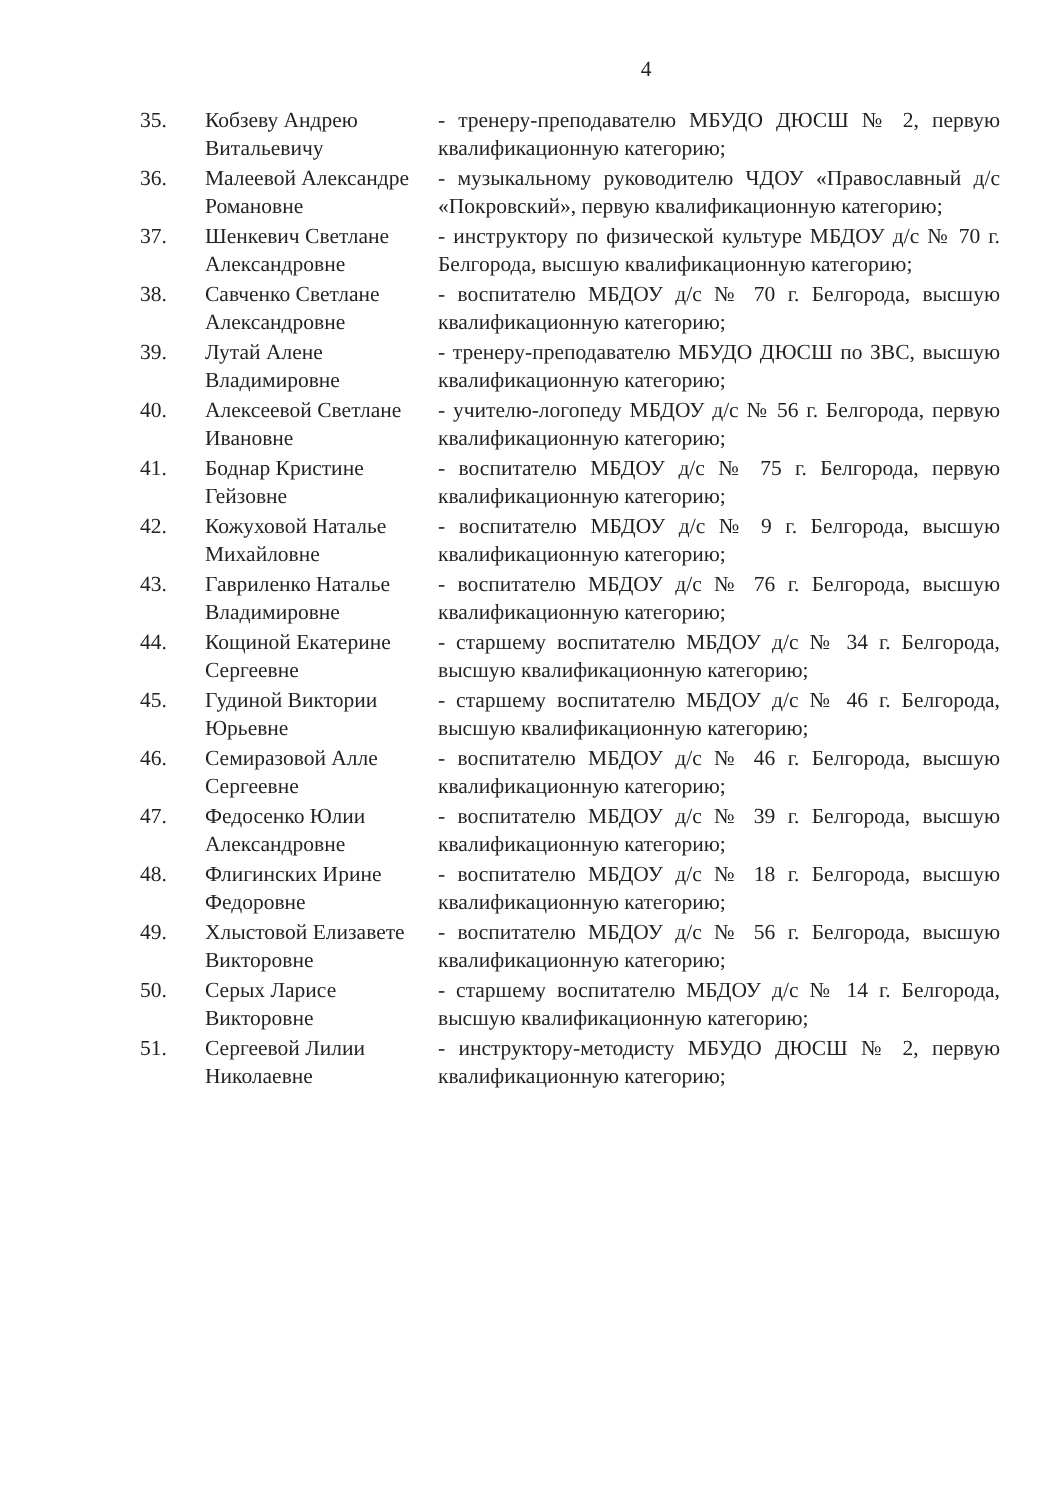4
| 35. | Кобзеву Андрею Витальевичу | - тренеру-преподавателю МБУДО ДЮСШ № 2, первую квалификационную категорию; |
| 36. | Малеевой Александре Романовне | - музыкальному руководителю ЧДОУ «Православный д/с «Покровский», первую квалификационную категорию; |
| 37. | Шенкевич Светлане Александровне | - инструктору по физической культуре МБДОУ д/с № 70 г. Белгорода, высшую квалификационную категорию; |
| 38. | Савченко Светлане Александровне | - воспитателю МБДОУ д/с № 70 г. Белгорода, высшую квалификационную категорию; |
| 39. | Лутай Алене Владимировне | - тренеру-преподавателю МБУДО ДЮСШ по ЗВС, высшую квалификационную категорию; |
| 40. | Алексеевой Светлане Ивановне | - учителю-логопеду МБДОУ д/с № 56 г. Белгорода, первую квалификационную категорию; |
| 41. | Боднар Кристине Гейзовне | - воспитателю МБДОУ д/с № 75 г. Белгорода, первую квалификационную категорию; |
| 42. | Кожуховой Наталье Михайловне | - воспитателю МБДОУ д/с № 9 г. Белгорода, высшую квалификационную категорию; |
| 43. | Гавриленко Наталье Владимировне | - воспитателю МБДОУ д/с № 76 г. Белгорода, высшую квалификационную категорию; |
| 44. | Кощиной Екатерине Сергеевне | - старшему воспитателю МБДОУ д/с № 34 г. Белгорода, высшую квалификационную категорию; |
| 45. | Гудиной Виктории Юрьевне | - старшему воспитателю МБДОУ д/с № 46 г. Белгорода, высшую квалификационную категорию; |
| 46. | Семиразовой Алле Сергеевне | - воспитателю МБДОУ д/с № 46 г. Белгорода, высшую квалификационную категорию; |
| 47. | Федосенко Юлии Александровне | - воспитателю МБДОУ д/с № 39 г. Белгорода, высшую квалификационную категорию; |
| 48. | Флигинских Ирине Федоровне | - воспитателю МБДОУ д/с № 18 г. Белгорода, высшую квалификационную категорию; |
| 49. | Хлыстовой Елизавете Викторовне | - воспитателю МБДОУ д/с № 56 г. Белгорода, высшую квалификационную категорию; |
| 50. | Серых Ларисе Викторовне | - старшему воспитателю МБДОУ д/с № 14 г. Белгорода, высшую квалификационную категорию; |
| 51. | Сергеевой Лилии Николаевне | - инструктору-методисту МБУДО ДЮСШ № 2, первую квалификационную категорию; |